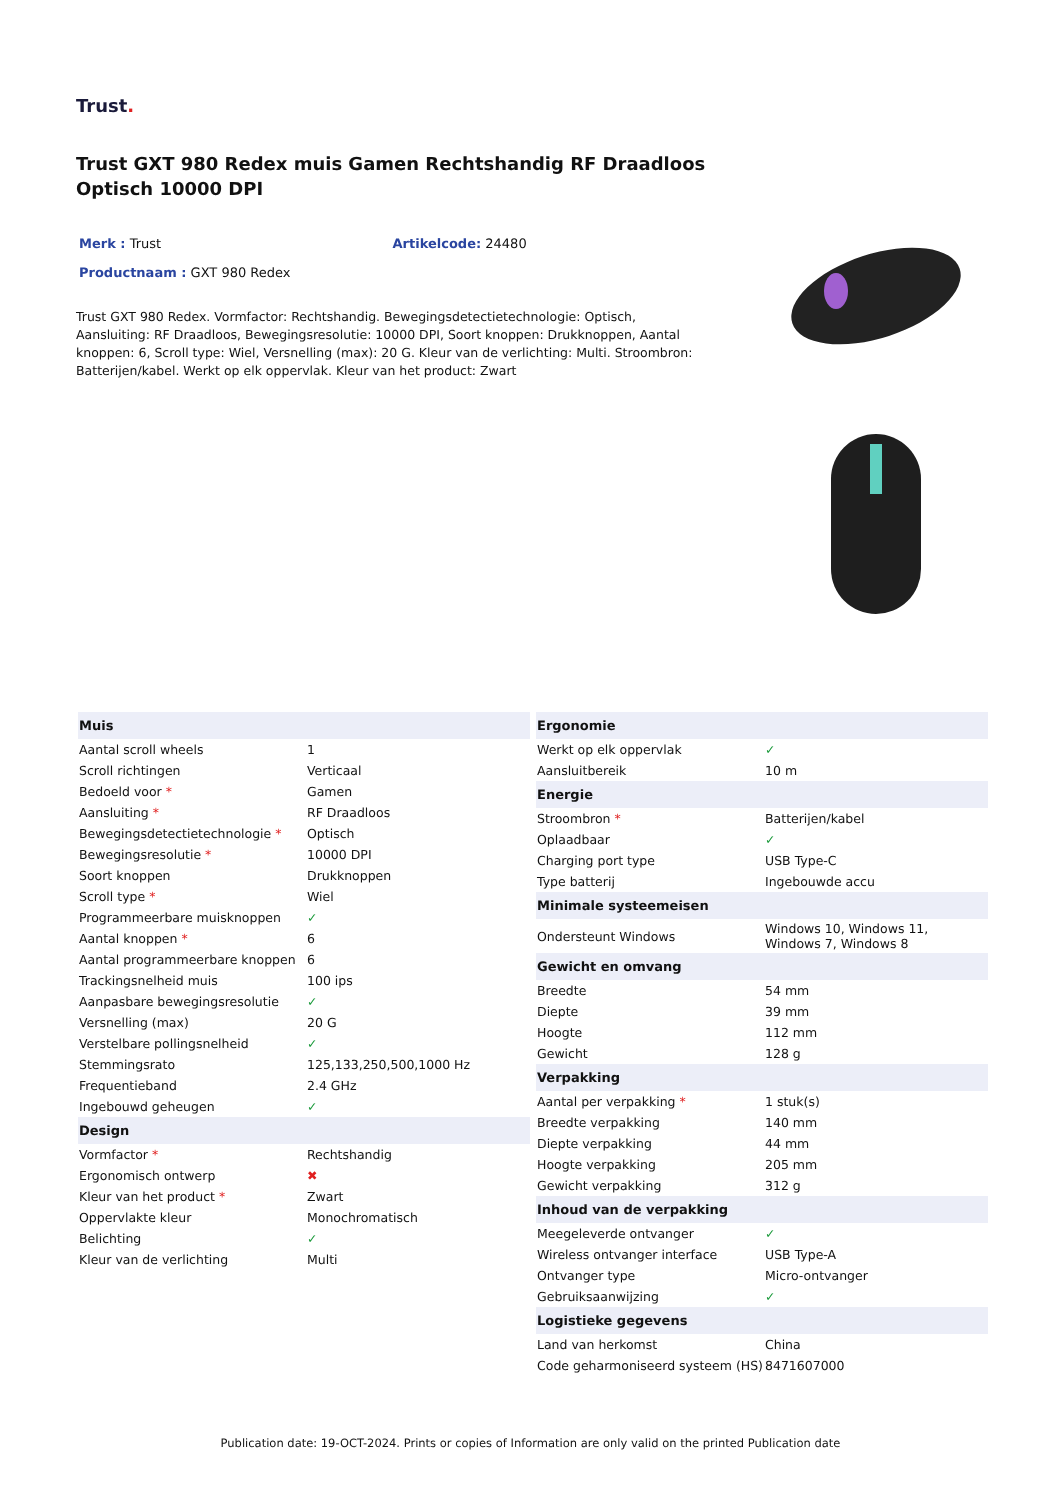Trust.
Trust GXT 980 Redex muis Gamen Rechtshandig RF Draadloos Optisch 10000 DPI
Merk : Trust Artikelcode: 24480
Productnaam : GXT 980 Redex
Trust GXT 980 Redex. Vormfactor: Rechtshandig. Bewegingsdetectietechnologie: Optisch, Aansluiting: RF Draadloos, Bewegingsresolutie: 10000 DPI, Soort knoppen: Drukknoppen, Aantal knoppen: 6, Scroll type: Wiel, Versnelling (max): 20 G. Kleur van de verlichting: Multi. Stroombron: Batterijen/kabel. Werkt op elk oppervlak. Kleur van het product: Zwart
| Muis | |
| --- | --- |
| Aantal scroll wheels | 1 |
| Scroll richtingen | Verticaal |
| Bedoeld voor * | Gamen |
| Aansluiting * | RF Draadloos |
| Bewegingsdetectietechnologie * | Optisch |
| Bewegingsresolutie * | 10000 DPI |
| Soort knoppen | Drukknoppen |
| Scroll type * | Wiel |
| Programmeerbare muisknoppen | ✓ |
| Aantal knoppen * | 6 |
| Aantal programmeerbare knoppen | 6 |
| Trackingsnelheid muis | 100 ips |
| Aanpasbare bewegingsresolutie | ✓ |
| Versnelling (max) | 20 G |
| Verstelbare pollingsnelheid | ✓ |
| Stemmingsrato | 125,133,250,500,1000 Hz |
| Frequentieband | 2.4 GHz |
| Ingebouwd geheugen | ✓ |
| Design | |
| Vormfactor * | Rechtshandig |
| Ergonomisch ontwerp | ✖ |
| Kleur van het product * | Zwart |
| Oppervlakte kleur | Monochromatisch |
| Belichting | ✓ |
| Kleur van de verlichting | Multi |
| Ergonomie | |
| --- | --- |
| Werkt op elk oppervlak | ✓ |
| Aansluitbereik | 10 m |
| Energie | |
| Stroombron * | Batterijen/kabel |
| Oplaadbaar | ✓ |
| Charging port type | USB Type-C |
| Type batterij | Ingebouwde accu |
| Minimale systeemeisen | |
| Ondersteunt Windows | Windows 10, Windows 11, Windows 7, Windows 8 |
| Gewicht en omvang | |
| Breedte | 54 mm |
| Diepte | 39 mm |
| Hoogte | 112 mm |
| Gewicht | 128 g |
| Verpakking | |
| Aantal per verpakking * | 1 stuk(s) |
| Breedte verpakking | 140 mm |
| Diepte verpakking | 44 mm |
| Hoogte verpakking | 205 mm |
| Gewicht verpakking | 312 g |
| Inhoud van de verpakking | |
| Meegeleverde ontvanger | ✓ |
| Wireless ontvanger interface | USB Type-A |
| Ontvanger type | Micro-ontvanger |
| Gebruiksaanwijzing | ✓ |
| Logistieke gegevens | |
| Land van herkomst | China |
| Code geharmoniseerd systeem (HS) | 8471607000 |
Publication date: 19-OCT-2024. Prints or copies of Information are only valid on the printed Publication date